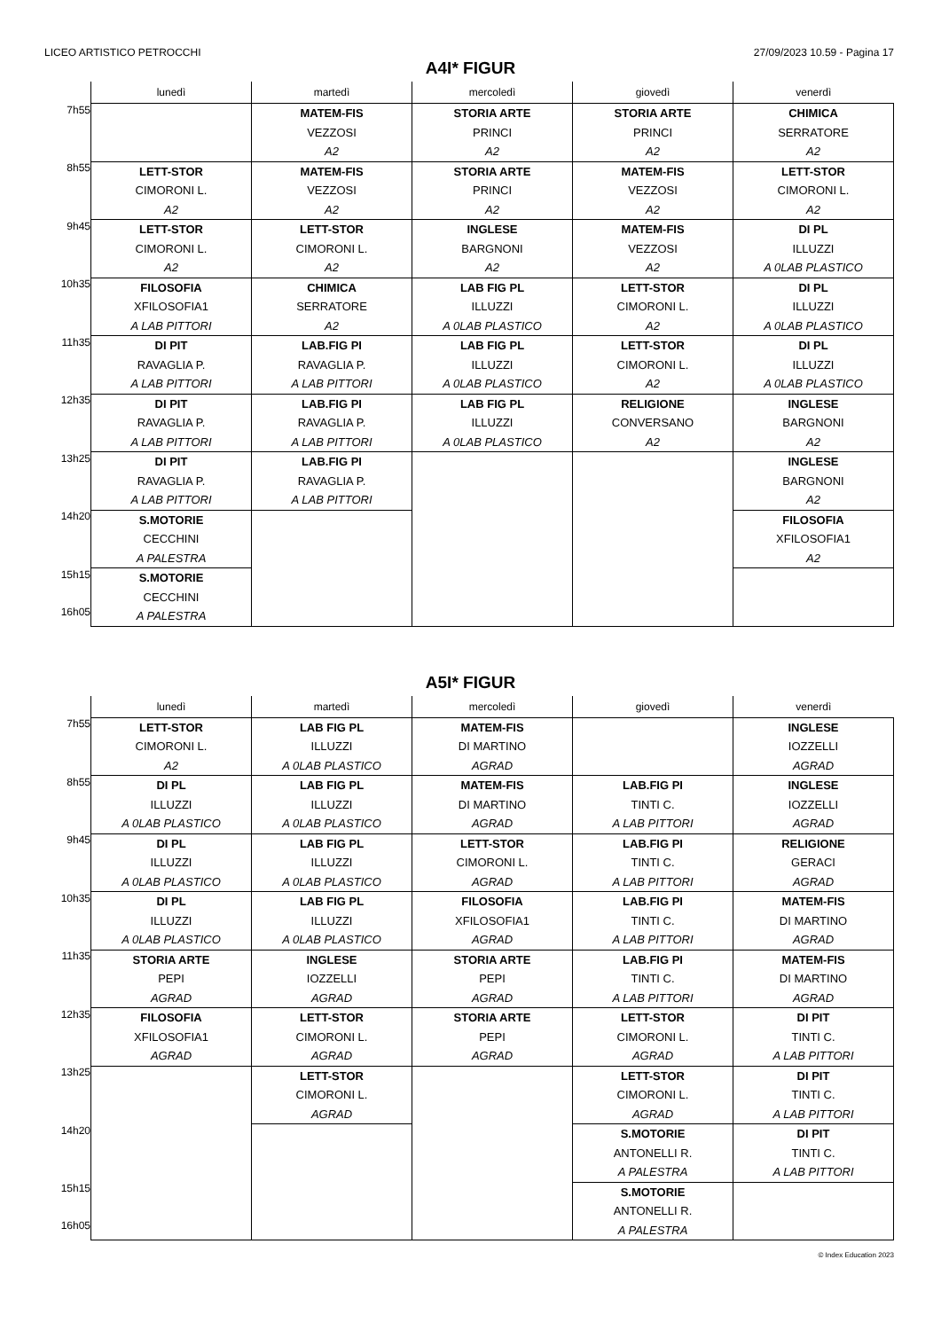LICEO ARTISTICO PETROCCHI 27/09/2023 10.59 - Pagina 17
A4I* FIGUR
| | lunedì | martedì | mercoledì | giovedì | venerdì |
| --- | --- | --- | --- | --- | --- |
| 7h55 | | MATEM-FIS VEZZOSI A2 | STORIA ARTE PRINCI A2 | STORIA ARTE PRINCI A2 | CHIMICA SERRATORE A2 |
| 8h55 | LETT-STOR CIMORONI L. A2 | MATEM-FIS VEZZOSI A2 | STORIA ARTE PRINCI A2 | MATEM-FIS VEZZOSI A2 | LETT-STOR CIMORONI L. A2 |
| 9h45 | LETT-STOR CIMORONI L. A2 | LETT-STOR CIMORONI L. A2 | INGLESE BARGNONI A2 | MATEM-FIS VEZZOSI A2 | DI PL ILLUZZI A 0LAB PLASTICO |
| 10h35 | FILOSOFIA XFILOSOFIA1 A LAB PITTORI | CHIMICA SERRATORE A2 | LAB FIG PL ILLUZZI A 0LAB PLASTICO | LETT-STOR CIMORONI L. A2 | DI PL ILLUZZI A 0LAB PLASTICO |
| 11h35 | DI PIT RAVAGLIA P. A LAB PITTORI | LAB.FIG PI RAVAGLIA P. A LAB PITTORI | LAB FIG PL ILLUZZI A 0LAB PLASTICO | LETT-STOR CIMORONI L. A2 | DI PL ILLUZZI A 0LAB PLASTICO |
| 12h35 | DI PIT RAVAGLIA P. A LAB PITTORI | LAB.FIG PI RAVAGLIA P. A LAB PITTORI | LAB FIG PL ILLUZZI A 0LAB PLASTICO | RELIGIONE CONVERSANO A2 | INGLESE BARGNONI A2 |
| 13h25 | DI PIT RAVAGLIA P. A LAB PITTORI | LAB.FIG PI RAVAGLIA P. A LAB PITTORI | | | INGLESE BARGNONI A2 |
| 14h20 | S.MOTORIE CECCHINI A PALESTRA | | | | FILOSOFIA XFILOSOFIA1 A2 |
| 15h15 16h05 | S.MOTORIE CECCHINI A PALESTRA | | | | |
A5I* FIGUR
| | lunedì | martedì | mercoledì | giovedì | venerdì |
| --- | --- | --- | --- | --- | --- |
| 7h55 | LETT-STOR CIMORONI L. A2 | LAB FIG PL ILLUZZI A 0LAB PLASTICO | MATEM-FIS DI MARTINO AGRAD | | INGLESE IOZZELLI AGRAD |
| 8h55 | DI PL ILLUZZI A 0LAB PLASTICO | LAB FIG PL ILLUZZI A 0LAB PLASTICO | MATEM-FIS DI MARTINO AGRAD | LAB.FIG PI TINTI C. A LAB PITTORI | INGLESE IOZZELLI AGRAD |
| 9h45 | DI PL ILLUZZI A 0LAB PLASTICO | LAB FIG PL ILLUZZI A 0LAB PLASTICO | LETT-STOR CIMORONI L. AGRAD | LAB.FIG PI TINTI C. A LAB PITTORI | RELIGIONE GERACI AGRAD |
| 10h35 | DI PL ILLUZZI A 0LAB PLASTICO | LAB FIG PL ILLUZZI A 0LAB PLASTICO | FILOSOFIA XFILOSOFIA1 AGRAD | LAB.FIG PI TINTI C. A LAB PITTORI | MATEM-FIS DI MARTINO AGRAD |
| 11h35 | STORIA ARTE PEPI AGRAD | INGLESE IOZZELLI AGRAD | STORIA ARTE PEPI AGRAD | LAB.FIG PI TINTI C. A LAB PITTORI | MATEM-FIS DI MARTINO AGRAD |
| 12h35 | FILOSOFIA XFILOSOFIA1 AGRAD | LETT-STOR CIMORONI L. AGRAD | STORIA ARTE PEPI AGRAD | LETT-STOR CIMORONI L. AGRAD | DI PIT TINTI C. A LAB PITTORI |
| 13h25 | | LETT-STOR CIMORONI L. AGRAD | | LETT-STOR CIMORONI L. AGRAD | DI PIT TINTI C. A LAB PITTORI |
| 14h20 | | | | S.MOTORIE ANTONELLI R. A PALESTRA | DI PIT TINTI C. A LAB PITTORI |
| 15h15 16h05 | | | | S.MOTORIE ANTONELLI R. A PALESTRA | |
© Index Education 2023